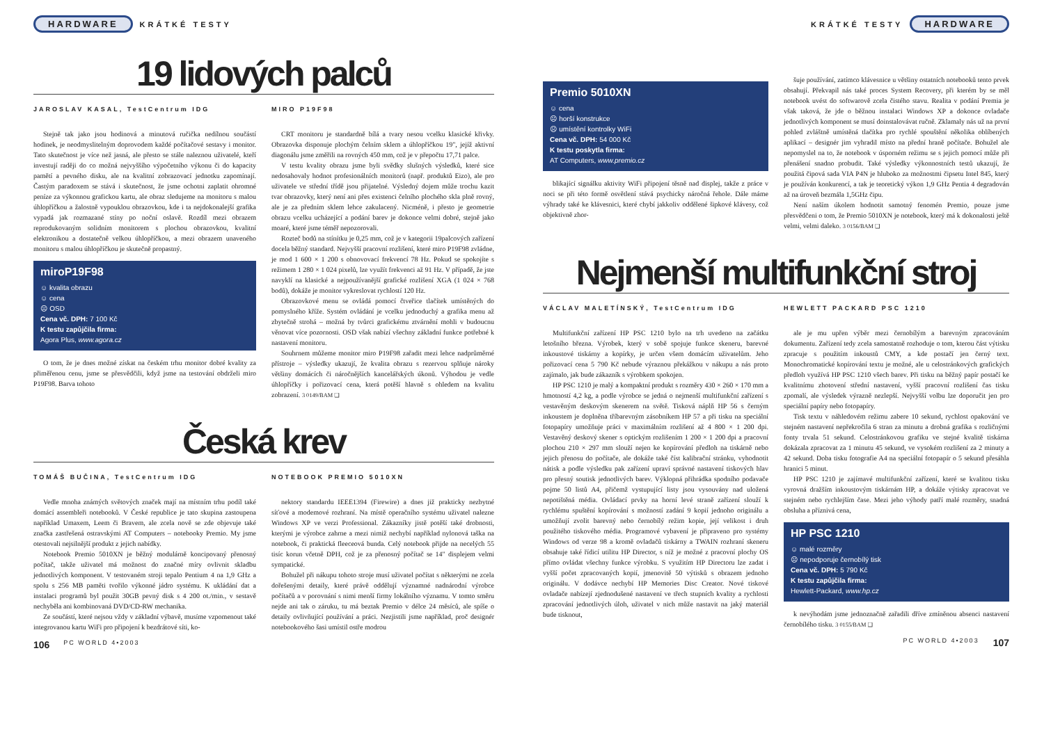HARDWARE KRÁTKÉ TESTY
19 lidových palců
JAROSLAV KASAL, TestCentrum IDG
Stejně tak jako jsou hodinová a minutová ručička nedílnou součástí hodinek, je neodmyslitelným doprovodem každé počítačové sestavy i monitor. Tato skutečnost je více než jasná, ale přesto se stále naleznou uživatelé, kteří investují raději do co možná nejvyššího výpočetního výkonu či do kapacity pamětí a pevného disku, ale na kvalitní zobrazovací jednotku zapomínají. Častým paradoxem se stává i skutečnost, že jsme ochotni zaplatit ohromné peníze za výkonnou grafickou kartu, ale obraz sledujeme na monitoru s malou úhlopříčkou a žalostně vypouklou obrazovkou, kde i ta nejdokonalejší grafika vypadá jak rozmazané stíny po noční oslavě. Rozdíl mezi obrazem reprodukovaným solidním monitorem s plochou obrazovkou, kvalitní elektronikou a dostatečně velkou úhlopříčkou, a mezi obrazem unaveného monitoru s malou úhlopříčkou je skutečně propastný.
miroP19F98
☺ kvalita obrazu
☺ cena
☹ OSD
Cena vč. DPH: 7 100 Kč
K testu zapůjčila firma:
Agora Plus, www.agora.cz
O tom, že je dnes možné získat na českém trhu monitor dobré kvality za přiměřenou cenu, jsme se přesvědčili, když jsme na testování obdrželi miro P19F98. Barva tohoto
MIRO P19F98
CRT monitoru je standardně bílá a tvary nesou vcelku klasické křivky. Obrazovka disponuje plochým čelním sklem a úhlopříčkou 19", jejíž aktivní diagonálu jsme změřili na rovných 450 mm, což je v přepočtu 17,71 palce.
V testu kvality obrazu jsme byli svědky slušných výsledků, které sice nedosahovaly hodnot profesionálních monitorů (např. produktů Eizo), ale pro uživatele ve střední třídě jsou přijatelné. Výsledný dojem může trochu kazit tvar obrazovky, který není ani přes existenci čelního plochého skla plně rovný, ale je za předním sklem lehce zakulacený. Nicméně, i přesto je geometrie obrazu vcelku ucházející a podání barev je dokonce velmi dobré, stejně jako moaré, které jsme téměř nepozorovali.
Rozteč bodů na stínítku je 0,25 mm, což je v kategorii 19palcových zařízení docela běžný standard. Nejvyšší pracovní rozlišení, které miro P19F98 zvládne, je mod 1 600 × 1 200 s obnovovací frekvencí 78 Hz. Pokud se spokojíte s režimem 1 280 × 1 024 pixelů, lze využít frekvenci až 91 Hz. V případě, že jste navyklí na klasické a nejpoužívanější grafické rozlišení XGA (1 024 × 768 bodů), dokáže je monitor vykreslovat rychlostí 120 Hz.
Obrazovkové menu se ovládá pomocí čtveřice tlačítek umístěných do pomyslného kříže. Systém ovládání je vcelku jednoduchý a grafika menu až zbytečně strohá – možná by tvůrci grafickému ztvárnění mohli v budoucnu věnovat více pozornosti. OSD však nabízí všechny základní funkce potřebné k nastavení monitoru.
Souhrnem můžeme monitor miro P19F98 zařadit mezi lehce nadprůměrné přístroje – výsledky ukazují, že kvalita obrazu s rezervou splňuje nároky většiny domácích či náročnějších kancelářských úkonů. Výhodou je vedle úhlopříčky i pořizovací cena, která potěší hlavně s ohledem na kvalitu zobrazení. 3 0149/BAM ❑
Česká krev
TOMÁŠ BUČINA, TestCentrum IDG
Vedle mnoha známých světových značek mají na místním trhu podíl také domácí assembleři notebooků. V České republice je tato skupina zastoupena například Umaxem, Leem či Bravem, ale zcela nově se zde objevuje také značka zastřešená ostravskými AT Computers – notebooky Premio. My jsme otestovali nejsilnější produkt z jejich nabídky.
Notebook Premio 5010XN je běžný modulárně koncipovaný přenosný počítač, takže uživatel má možnost do značné míry ovlivnit skladbu jednotlivých komponent. V testovaném stroji tepalo Pentium 4 na 1,9 GHz a spolu s 256 MB paměti tvořilo výkonné jádro systému. K ukládání dat a instalaci programů byl použit 30GB pevný disk s 4 200 ot./min., v sestavě nechyběla ani kombinovaná DVD/CD-RW mechanika.
Ze součástí, které nejsou vždy v základní výbavě, musíme vzpomenout také integrovanou kartu WiFi pro připojení k bezdrátové síti, ko-
NOTEBOOK PREMIO 5010XN
nektory standardu IEEE1394 (Firewire) a dnes již prakticky nezbytné síťové a modemové rozhraní. Na místě operačního systému uživatel nalezne Windows XP ve verzi Professional. Zákazníky jistě potěší také drobnosti, kterými je výrobce zahrne a mezi nimiž nechybí například nylonová taška na notebook, či praktická fleeceová bunda. Celý notebook přijde na necelých 55 tisíc korun včetně DPH, což je za přenosný počítač se 14" displejem velmi sympatické.
Bohužel při nákupu tohoto stroje musí uživatel počítat s některými ne zcela dořešenými detaily, které právě oddělují významné nadnárodní výrobce počítačů a v porovnání s nimi menší firmy lokálního významu. V tomto směru nejde ani tak o záruku, tu má beztak Premio v délce 24 měsíců, ale spíše o detaily ovlivňující používání a práci. Nezjistili jsme například, proč designér notebookového šasi umístil ostře modrou
106 PC WORLD 4•2003
KRÁTKÉ TESTY HARDWARE
Premio 5010XN
☺ cena
☹ horší konstrukce
☹ umístění kontrolky WiFi
Cena vč. DPH: 54 000 Kč
K testu poskytla firma:
AT Computers, www.premio.cz
blikající signálku aktivity WiFi připojení těsně nad displej, takže z práce v noci se při této formě osvětlení stává psychicky náročná řehole. Dále máme výhrady také ke klávesnici, které chybí jakkoliv oddělené šipkové klávesy, což objektivně zhor-
šuje používání, zatímco klávesnice u většiny ostatních notebooků tento prvek obsahují. Překvapil nás také proces System Recovery, při kterém by se měl notebook uvést do softwarově zcela čistého stavu. Realita v podání Premia je však taková, že jde o běžnou instalaci Windows XP a dokonce ovladače jednotlivých komponent se musí doinstalovávat ručně. Zklamaly nás už na první pohled zvláštně umístěná tlačítka pro rychlé spouštění několika oblíbených aplikací – designér jim vyhradil místo na přední hraně počítače. Bohužel ale nepomyslel na to, že notebook v úsporném režimu se s jejich pomocí může při přenášení snadno probudit. Také výsledky výkonnostních testů ukazují, že použitá čipová sada VIA P4N je hluboko za možnostmi čipsetu Intel 845, který je používán konkurencí, a tak je teoretický výkon 1,9 GHz Pentia 4 degradován až na úroveň bezmála 1,5GHz čipu.
Není naším úkolem hodnotit samotný fenomén Premio, pouze jsme přesvědčeni o tom, že Premio 5010XN je notebook, který má k dokonalosti ještě velmi, velmi daleko. 3 0156/BAM ❑
Nejmenší multifunkční stroj
VÁCLAV MALETÍNSKÝ, TestCentrum IDG
Multifunkční zařízení HP PSC 1210 bylo na trh uvedeno na začátku letošního března. Výrobek, který v sobě spojuje funkce skeneru, barevné inkoustové tiskárny a kopírky, je určen všem domácím uživatelům. Jeho pořizovací cena 5 790 Kč nebude výraznou překážkou v nákupu a nás proto zajímalo, jak bude zákazník s výrobkem spokojen.
HP PSC 1210 je malý a kompaktní produkt s rozměry 430 × 260 × 170 mm a hmotností 4,2 kg, a podle výrobce se jedná o nejmenší multifunkční zařízení s vestavěným deskovým skenerem na světě. Tisková náplň HP 56 s černým inkoustem je doplněna tříbarevným zásobníkem HP 57 a při tisku na speciální fotopapíry umožňuje práci v maximálním rozlišení až 4 800 × 1 200 dpi. Vestavěný deskový skener s optickým rozlišením 1 200 × 1 200 dpi a pracovní plochou 210 × 297 mm slouží nejen ke kopírování předloh na tiskárně nebo jejich přenosu do počítače, ale dokáže také číst kalibrační stránku, vyhodnotit nátisk a podle výsledku pak zařízení upraví správné nastavení tiskových hlav pro přesný soutisk jednotlivých barev. Výklopná přihrádka spodního podavače pojme 50 listů A4, přičemž vystupující listy jsou vysouvány nad uložená nepotištěná média. Ovládací prvky na horní levé straně zařízení slouží k rychlému spuštění kopírování s možností zadání 9 kopií jednoho originálu a umožňují zvolit barevný nebo černobílý režim kopie, její velikost i druh použitého tiskového média. Programové vybavení je připraveno pro systémy Windows od verze 98 a kromě ovladačů tiskárny a TWAIN rozhraní skeneru obsahuje také řídicí utilitu HP Director, s níž je možné z pracovní plochy OS přímo ovládat všechny funkce výrobku. S využitím HP Directoru lze zadat i vyšší počet zpracovaných kopií, jmenovitě 50 výtisků s obrazem jednoho originálu. V dodávce nechybí HP Memories Disc Creator. Nové tiskové ovladače nabízejí zjednodušené nastavení ve třech stupních kvality a rychlosti zpracování jednotlivých úloh, uživatel v nich může nastavit na jaký materiál bude tisknout,
HEWLETT PACKARD PSC 1210
ale je mu upřen výběr mezi černobílým a barevným zpracováním dokumentu. Zařízení tedy zcela samostatně rozhoduje o tom, kterou část výtisku zpracuje s použitím inkoustů CMY, a kde postačí jen černý text. Monochromatické kopírování textu je možné, ale u celostránkových grafických předloh využívá HP PSC 1210 všech barev. Při tisku na běžný papír postačí ke kvalitnímu zhotovení střední nastavení, vyšší pracovní rozlišení čas tisku zpomalí, ale výsledek výrazně nezlepší. Nejvyšší volbu lze doporučit jen pro speciální papíry nebo fotopapíry.
Tisk textu v náhledovém režimu zabere 10 sekund, rychlost opakování ve stejném nastavení nepřekročila 6 stran za minutu a drobná grafika s rozličnými fonty trvala 51 sekund. Celostránkovou grafiku ve stejné kvalitě tiskárna dokázala zpracovat za 1 minutu 45 sekund, ve vysokém rozlišení za 2 minuty a 42 sekund. Doba tisku fotografie A4 na speciální fotopapír o 5 sekund přesáhla hranici 5 minut.
HP PSC 1210 je zajímavé multifunkční zařízení, které se kvalitou tisku vyrovná dražším inkoustovým tiskárnám HP, a dokáže výtisky zpracovat ve stejném nebo rychlejším čase. Mezi jeho výhody patří malé rozměry, snadná obsluha a příznivá cena,
HP PSC 1210
☺ malé rozměry
☹ nepodporuje černobílý tisk
Cena vč. DPH: 5 790 Kč
K testu zapůjčila firma:
Hewlett-Packard, www.hp.cz
k nevýhodám jsme jednoznačně zařadili dříve zmíněnou absenci nastavení černobílého tisku. 3 0155/BAM ❑
PC WORLD 4•2003 107